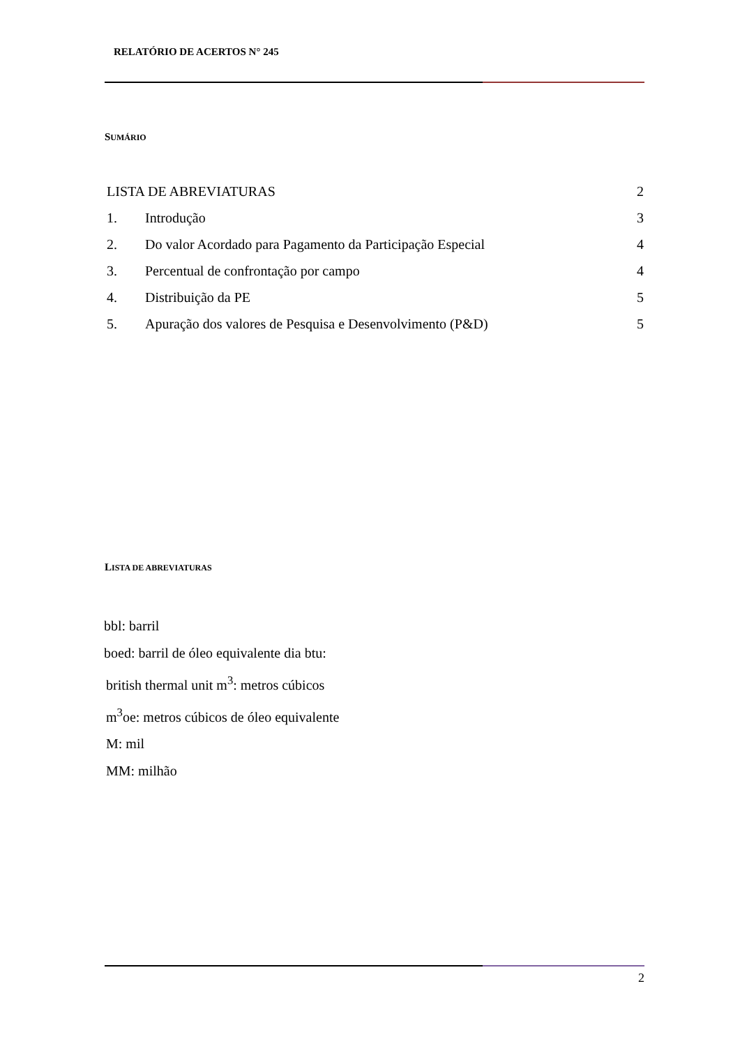RELATÓRIO DE ACERTOS N° 245
SUMÁRIO
LISTA DE ABREVIATURAS 2
1. Introdução 3
2. Do valor Acordado para Pagamento da Participação Especial 4
3. Percentual de confrontação por campo 4
4. Distribuição da PE 5
5. Apuração dos valores de Pesquisa e Desenvolvimento (P&D) 5
LISTA DE ABREVIATURAS
bbl: barril
boed: barril de óleo equivalente dia btu:
british thermal unit m<sup>3</sup>: metros cúbicos
m<sup>3</sup>oe: metros cúbicos de óleo equivalente
M: mil
MM: milhão
2